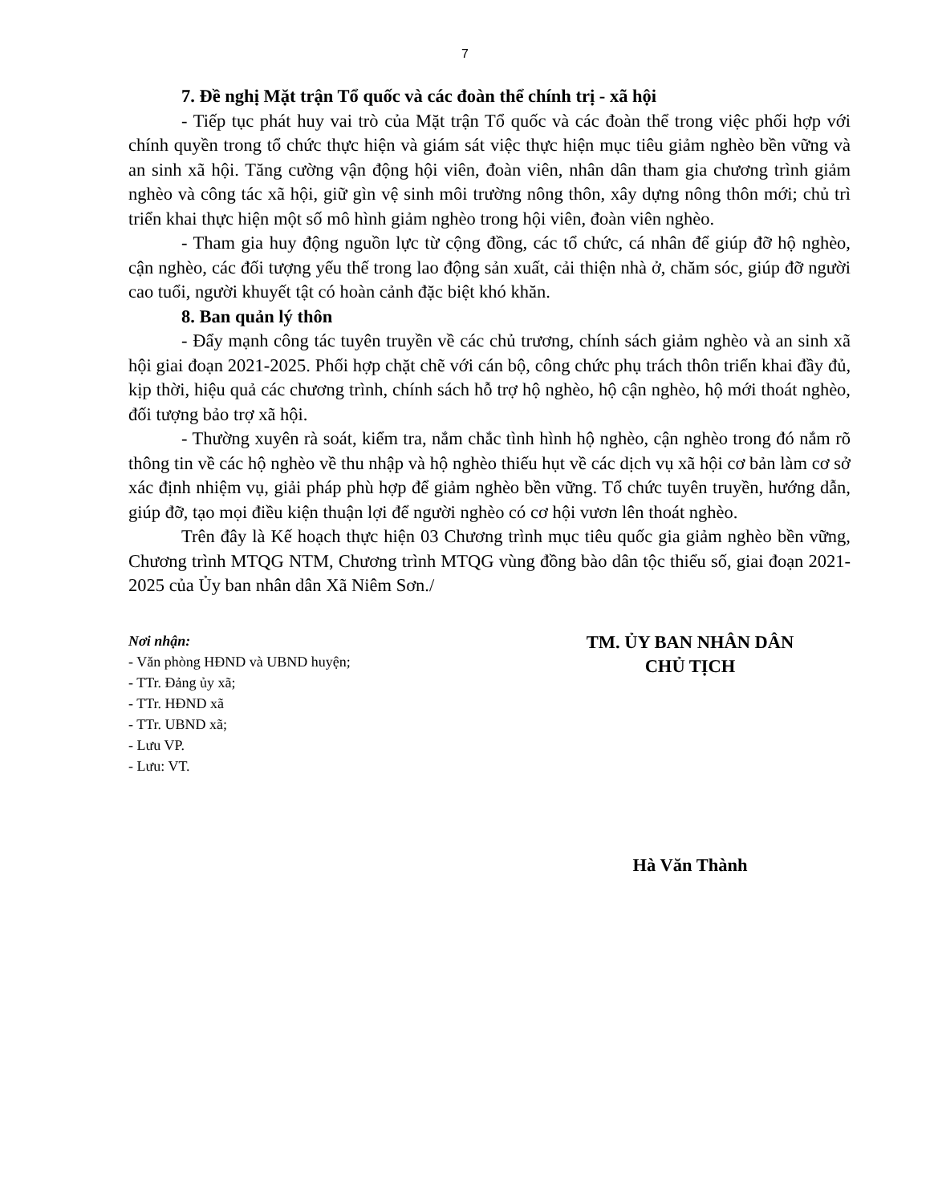7
7. Đề nghị Mặt trận Tổ quốc và các đoàn thể chính trị - xã hội
- Tiếp tục phát huy vai trò của Mặt trận Tổ quốc và các đoàn thể trong việc phối hợp với chính quyền trong tổ chức thực hiện và giám sát việc thực hiện mục tiêu giảm nghèo bền vững và an sinh xã hội. Tăng cường vận động hội viên, đoàn viên, nhân dân tham gia chương trình giảm nghèo và công tác xã hội, giữ gìn vệ sinh môi trường nông thôn, xây dựng nông thôn mới; chủ trì triển khai thực hiện một số mô hình giảm nghèo trong hội viên, đoàn viên nghèo.
- Tham gia huy động nguồn lực từ cộng đồng, các tổ chức, cá nhân để giúp đỡ hộ nghèo, cận nghèo, các đối tượng yếu thế trong lao động sản xuất, cải thiện nhà ở, chăm sóc, giúp đỡ người cao tuổi, người khuyết tật có hoàn cảnh đặc biệt khó khăn.
8. Ban quản lý thôn
- Đẩy mạnh công tác tuyên truyền về các chủ trương, chính sách giảm nghèo và an sinh xã hội giai đoạn 2021-2025. Phối hợp chặt chẽ với cán bộ, công chức phụ trách thôn triển khai đầy đủ, kịp thời, hiệu quả các chương trình, chính sách hỗ trợ hộ nghèo, hộ cận nghèo, hộ mới thoát nghèo, đối tượng bảo trợ xã hội.
- Thường xuyên rà soát, kiểm tra, nắm chắc tình hình hộ nghèo, cận nghèo trong đó nắm rõ thông tin về các hộ nghèo về thu nhập và hộ nghèo thiếu hụt về các dịch vụ xã hội cơ bản làm cơ sở xác định nhiệm vụ, giải pháp phù hợp để giảm nghèo bền vững. Tổ chức tuyên truyền, hướng dẫn, giúp đỡ, tạo mọi điều kiện thuận lợi để người nghèo có cơ hội vươn lên thoát nghèo.
Trên đây là Kế hoạch thực hiện 03 Chương trình mục tiêu quốc gia giảm nghèo bền vững, Chương trình MTQG NTM, Chương trình MTQG vùng đồng bào dân tộc thiểu số, giai đoạn 2021-2025 của Ủy ban nhân dân Xã Niêm Sơn./
Nơi nhận:
- Văn phòng HĐND và UBND huyện;
- TTr. Đảng ủy xã;
- TTr. HĐND xã
- TTr. UBND xã;
- Lưu VP.
- Lưu: VT.
TM. ỦY BAN NHÂN DÂN
CHỦ TỊCH
Hà Văn Thành